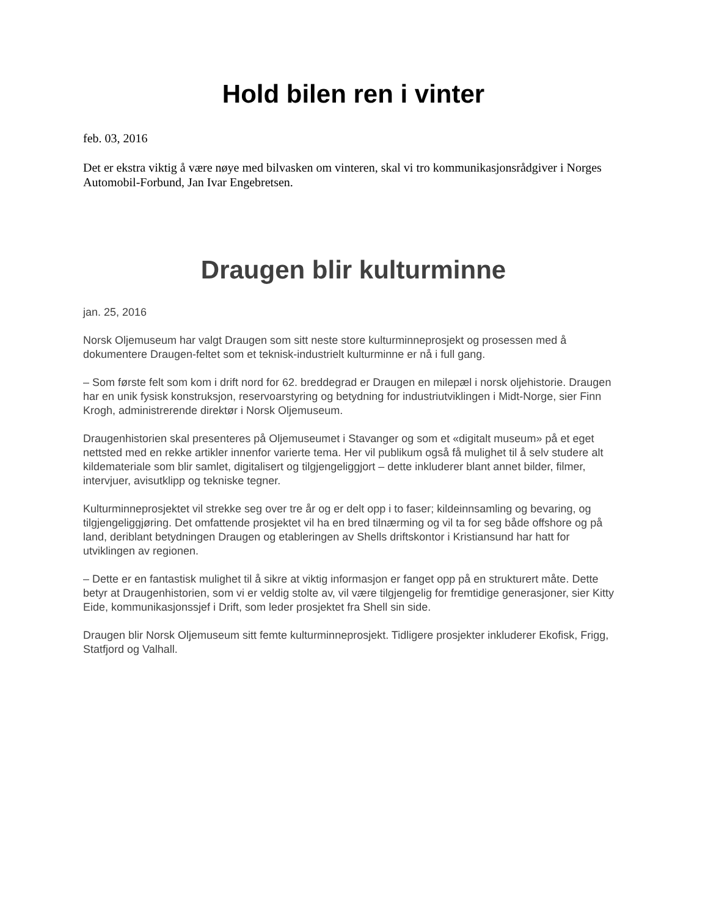Hold bilen ren i vinter
feb. 03, 2016
Det er ekstra viktig å være nøye med bilvasken om vinteren, skal vi tro kommunikasjonsrådgiver i Norges Automobil-Forbund, Jan Ivar Engebretsen.
Draugen blir kulturminne
jan. 25, 2016
Norsk Oljemuseum har valgt Draugen som sitt neste store kulturminneprosjekt og prosessen med å dokumentere Draugen-feltet som et teknisk-industrielt kulturminne er nå i full gang.
– Som første felt som kom i drift nord for 62. breddegrad er Draugen en milepæl i norsk oljehistorie. Draugen har en unik fysisk konstruksjon, reservoarstyring og betydning for industriutviklingen i Midt-Norge, sier Finn Krogh, administrerende direktør i Norsk Oljemuseum.
Draugenhistorien skal presenteres på Oljemuseumet i Stavanger og som et «digitalt museum» på et eget nettsted med en rekke artikler innenfor varierte tema. Her vil publikum også få mulighet til å selv studere alt kildemateriale som blir samlet, digitalisert og tilgjengeliggjort – dette inkluderer blant annet bilder, filmer, intervjuer, avisutklipp og tekniske tegner.
Kulturminneprosjektet vil strekke seg over tre år og er delt opp i to faser; kildeinnsamling og bevaring, og tilgjengeliggjøring. Det omfattende prosjektet vil ha en bred tilnærming og vil ta for seg både offshore og på land, deriblant betydningen Draugen og etableringen av Shells driftskontor i Kristiansund har hatt for utviklingen av regionen.
– Dette er en fantastisk mulighet til å sikre at viktig informasjon er fanget opp på en strukturert måte. Dette betyr at Draugenhistorien, som vi er veldig stolte av, vil være tilgjengelig for fremtidige generasjoner, sier Kitty Eide, kommunikasjonssjef i Drift, som leder prosjektet fra Shell sin side.
Draugen blir Norsk Oljemuseum sitt femte kulturminneprosjekt. Tidligere prosjekter inkluderer Ekofisk, Frigg, Statfjord og Valhall.